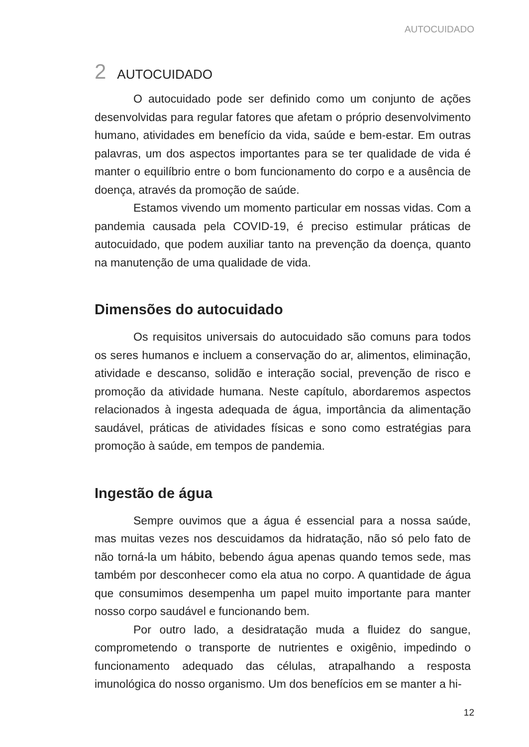AUTOCUIDADO
2 AUTOCUIDADO
O autocuidado pode ser definido como um conjunto de ações desenvolvidas para regular fatores que afetam o próprio desenvolvimento humano, atividades em benefício da vida, saúde e bem-estar. Em outras palavras, um dos aspectos importantes para se ter qualidade de vida é manter o equilíbrio entre o bom funcionamento do corpo e a ausência de doença, através da promoção de saúde.
Estamos vivendo um momento particular em nossas vidas. Com a pandemia causada pela COVID-19, é preciso estimular práticas de autocuidado, que podem auxiliar tanto na prevenção da doença, quanto na manutenção de uma qualidade de vida.
Dimensões do autocuidado
Os requisitos universais do autocuidado são comuns para todos os seres humanos e incluem a conservação do ar, alimentos, eliminação, atividade e descanso, solidão e interação social, prevenção de risco e promoção da atividade humana. Neste capítulo, abordaremos aspectos relacionados à ingesta adequada de água, importância da alimentação saudável, práticas de atividades físicas e sono como estratégias para promoção à saúde, em tempos de pandemia.
Ingestão de água
Sempre ouvimos que a água é essencial para a nossa saúde, mas muitas vezes nos descuidamos da hidratação, não só pelo fato de não torná-la um hábito, bebendo água apenas quando temos sede, mas também por desconhecer como ela atua no corpo. A quantidade de água que consumimos desempenha um papel muito importante para manter nosso corpo saudável e funcionando bem.
Por outro lado, a desidratação muda a fluidez do sangue, comprometendo o transporte de nutrientes e oxigênio, impedindo o funcionamento adequado das células, atrapalhando a resposta imunológica do nosso organismo. Um dos benefícios em se manter a hi-
12